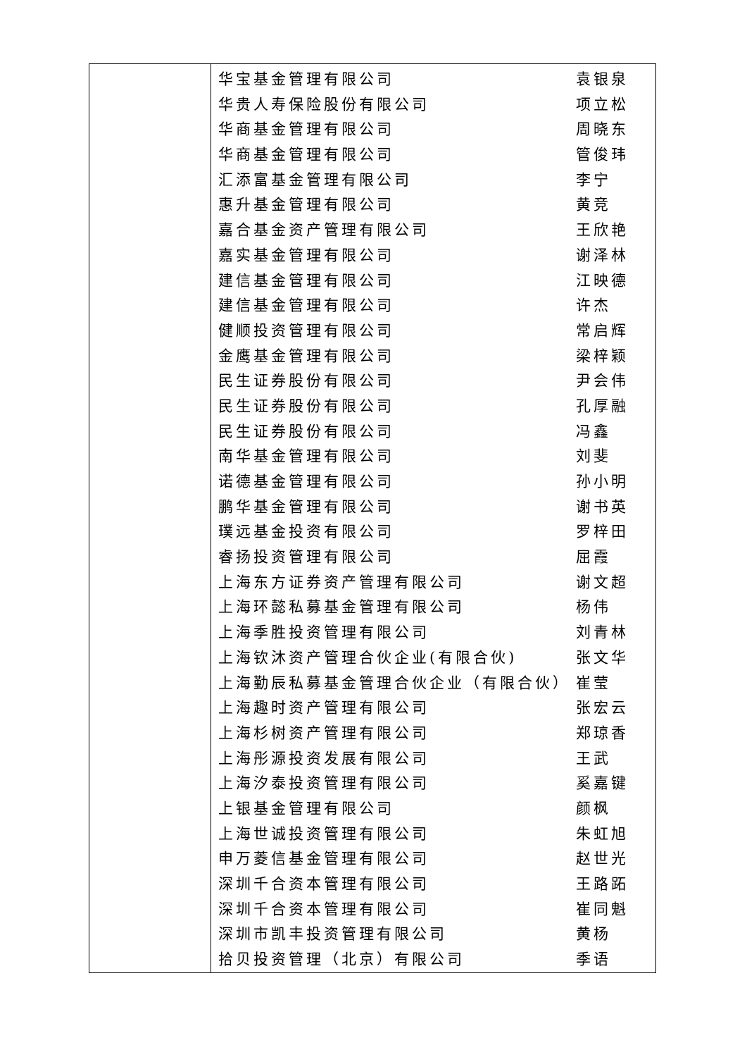| | / 华宝基金管理有限公司 / 袁银泉 / / 华贵人寿保险股份有限公司 / 项立松 / / 华商基金管理有限公司 / 周晓东 / / 华商基金管理有限公司 / 管俊玮 / / 汇添富基金管理有限公司 / 李宁 / / 惠升基金管理有限公司 / 黄竞 / / 嘉合基金资产管理有限公司 / 王欣艳 / / 嘉实基金管理有限公司 / 谢泽林 / / 建信基金管理有限公司 / 江映德 / / 建信基金管理有限公司 / 许杰 / / 健顺投资管理有限公司 / 常启辉 / / 金鹰基金管理有限公司 / 梁梓颖 / / 民生证券股份有限公司 / 尹会伟 / / 民生证券股份有限公司 / 孔厚融 / / 民生证券股份有限公司 / 冯鑫 / / 南华基金管理有限公司 / 刘斐 / / 诺德基金管理有限公司 / 孙小明 / / 鹏华基金管理有限公司 / 谢书英 / / 璞远基金投资有限公司 / 罗梓田 / / 睿扬投资管理有限公司 / 屈霞 / / 上海东方证券资产管理有限公司 / 谢文超 / / 上海环懿私募基金管理有限公司 / 杨伟 / / 上海季胜投资管理有限公司 / 刘青林 / / 上海钦沐资产管理合伙企业(有限合伙) / 张文华 / / 上海勤辰私募基金管理合伙企业（有限合伙） / 崔莹 / / 上海趣时资产管理有限公司 / 张宏云 / / 上海杉树资产管理有限公司 / 郑琼香 / / 上海彤源投资发展有限公司 / 王武 / / 上海汐泰投资管理有限公司 / 奚嘉键 / / 上银基金管理有限公司 / 颜枫 / / 上海世诚投资管理有限公司 / 朱虹旭 / / 申万菱信基金管理有限公司 / 赵世光 / / 深圳千合资本管理有限公司 / 王路跖 / / 深圳千合资本管理有限公司 / 崔同魁 / / 深圳市凯丰投资管理有限公司 / 黄杨 / / 拾贝投资管理（北京）有限公司 / 季语 / |